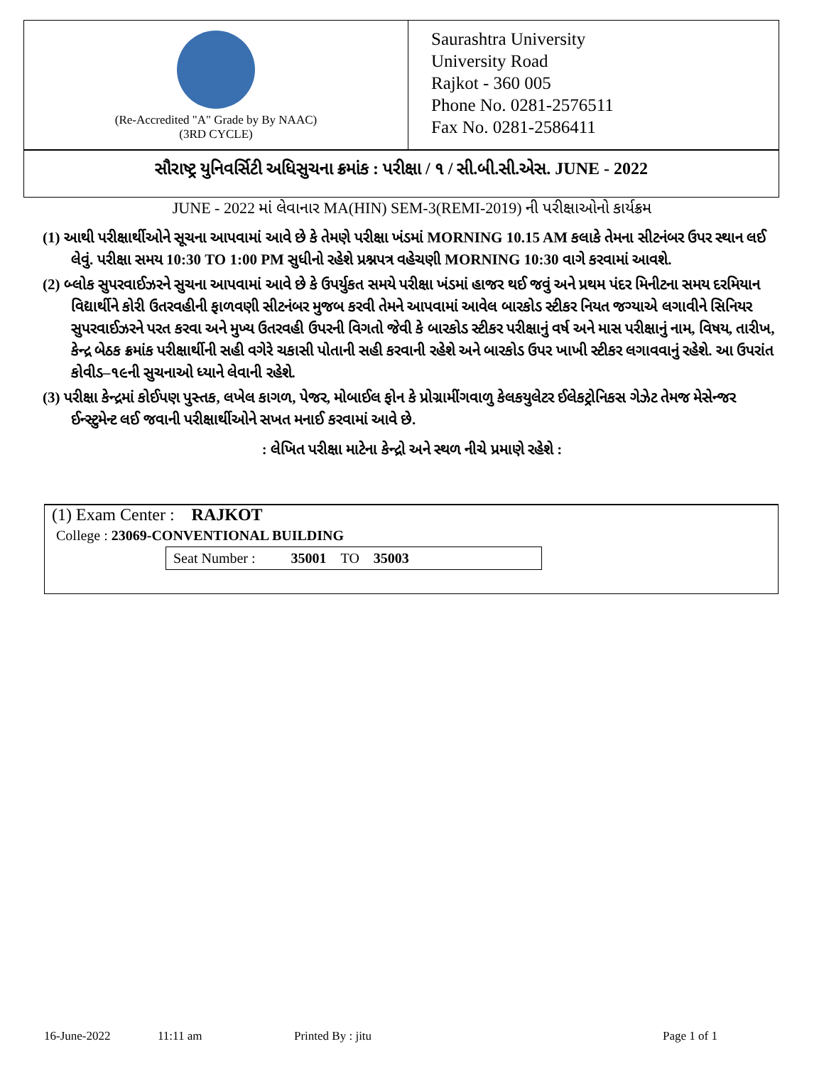(Re-Accredited "A" Grade by By NAAC)
(3RD CYCLE)
Saurashtra University
University Road
Rajkot - 360 005
Phone No. 0281-2576511
Fax No. 0281-2586411
સૌરાષ્ટ્ર યુનિવર્સિટી અધિસુચના ક્રમાંક : પરીક્ષા / ૧ / સી.બી.સી.એસ. JUNE - 2022
JUNE - 2022 માં લેવાનાર MA(HIN) SEM-3(REMI-2019) ની પરીક્ષાઓનો કાર્યક્રમ
(1) આથી પરીક્ષાર્થીઓને સૂચના આપવામાં આવે છે કે તેમણે પરીક્ષા ખંડમાં MORNING 10.15 AM કલાકે તેમના સીટનંબર ઉપર સ્થાન લઈ લેવું. પરીક્ષા સમય 10:30 TO 1:00 PM સુધીનો રહેશે પ્રશ્નપત્ર વહેચણી MORNING 10:30 વાગે કરવામાં આવશે.
(2) બ્લોક સુપરવાઈઝરને સુચના આપવામાં આવે છે કે ઉપર્યુકત સમયે પરીક્ષા ખંડમાં હાજર થઈ જવું અને પ્રથમ પંદર મિનીટના સમય દરમિયાન વિદ્યાર્થીને કોરી ઉતરવહીની ફાળવણી સીટનંબર મુજબ કરવી તેમને આપવામાં આવેલ બારકોડ સ્ટીકર નિયત જગ્યાએ લગાવીને સિનિયર સુપરવાઈઝરને પરત કરવા અને મુખ્ય ઉતરવહી ઉપરની વિગતો જેવી કે બારકોડ સ્ટીકર પરીક્ષાનું વર્ષ અને માસ પરીક્ષાનું નામ, વિષય, તારીખ, કેન્દ્ર બેઠક ક્રમાંક પરીક્ષાર્થીની સહી વગેરે ચકાસી પોતાની સહી કરવાની રહેશે અને બારકોડ ઉપર ખાખી સ્ટીકર લગાવવાનું રહેશે. આ ઉપરાંત કોવીડ–૧૯ની સુચનાઓ ધ્યાને લેવાની રહેશે.
(3) પરીક્ષા કેન્દ્રમાં કોઈપણ પુસ્તક, લખેલ કાગળ, પેજર, મોબાઈલ ફોન કે પ્રોગ્રામીંગવાળુ કેલકયુલેટર ઈલેકટ્રોનિકસ ગેઝેટ તેમજ મેસેન્જર ઈન્સ્ટુમેન્ટ લઈ જવાની પરીક્ષાર્થીઓને સખત મનાઈ કરવામાં આવે છે.
: લેખિત પરીક્ષા માટેના કેન્દ્રો અને સ્થળ નીચે પ્રમાણે રહેશે :
(1) Exam Center : RAJKOT
College : 23069-CONVENTIONAL BUILDING
Seat Number : 35001 TO 35003
16-June-2022 11:11 am Printed By : jitu Page 1 of 1